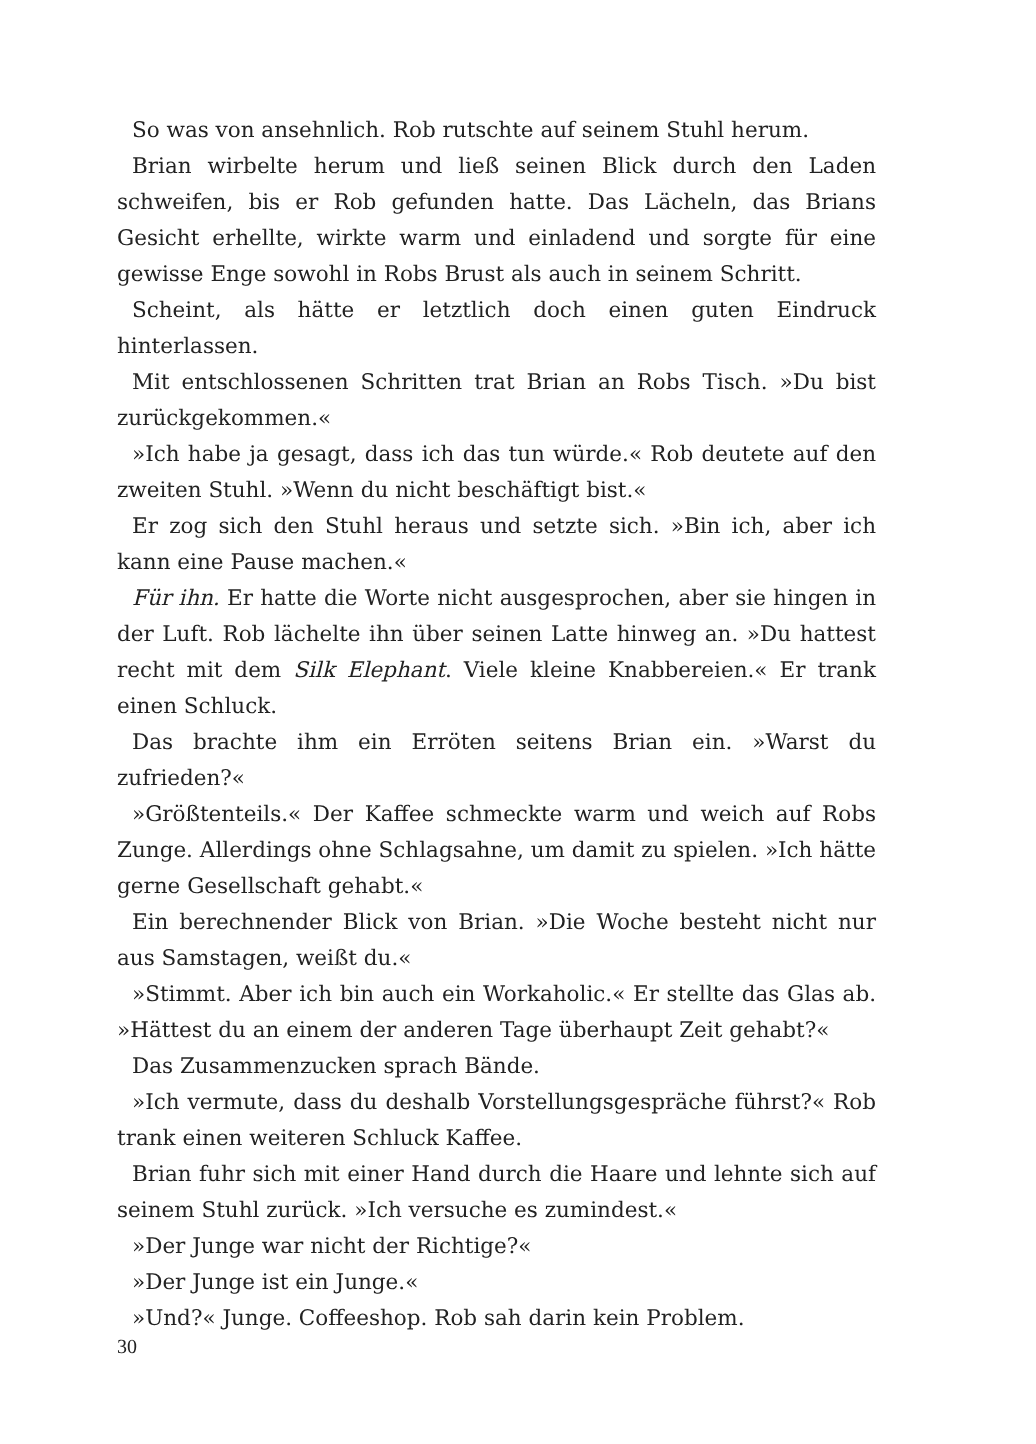So was von ansehnlich. Rob rutschte auf seinem Stuhl herum.
Brian wirbelte herum und ließ seinen Blick durch den Laden schweifen, bis er Rob gefunden hatte. Das Lächeln, das Brians Gesicht erhellte, wirkte warm und einladend und sorgte für eine gewisse Enge sowohl in Robs Brust als auch in seinem Schritt.
Scheint, als hätte er letztlich doch einen guten Eindruck hinterlassen.
Mit entschlossenen Schritten trat Brian an Robs Tisch. »Du bist zurückgekommen.«
»Ich habe ja gesagt, dass ich das tun würde.« Rob deutete auf den zweiten Stuhl. »Wenn du nicht beschäftigt bist.«
Er zog sich den Stuhl heraus und setzte sich. »Bin ich, aber ich kann eine Pause machen.«
Für ihn. Er hatte die Worte nicht ausgesprochen, aber sie hingen in der Luft. Rob lächelte ihn über seinen Latte hinweg an. »Du hattest recht mit dem Silk Elephant. Viele kleine Knabbereien.« Er trank einen Schluck.
Das brachte ihm ein Erröten seitens Brian ein. »Warst du zufrieden?«
»Größtenteils.« Der Kaffee schmeckte warm und weich auf Robs Zunge. Allerdings ohne Schlagsahne, um damit zu spielen. »Ich hätte gerne Gesellschaft gehabt.«
Ein berechnender Blick von Brian. »Die Woche besteht nicht nur aus Samstagen, weißt du.«
»Stimmt. Aber ich bin auch ein Workaholic.« Er stellte das Glas ab. »Hättest du an einem der anderen Tage überhaupt Zeit gehabt?«
Das Zusammenzucken sprach Bände.
»Ich vermute, dass du deshalb Vorstellungsgespräche führst?« Rob trank einen weiteren Schluck Kaffee.
Brian fuhr sich mit einer Hand durch die Haare und lehnte sich auf seinem Stuhl zurück. »Ich versuche es zumindest.«
»Der Junge war nicht der Richtige?«
»Der Junge ist ein Junge.«
»Und?« Junge. Coffeeshop. Rob sah darin kein Problem.
30